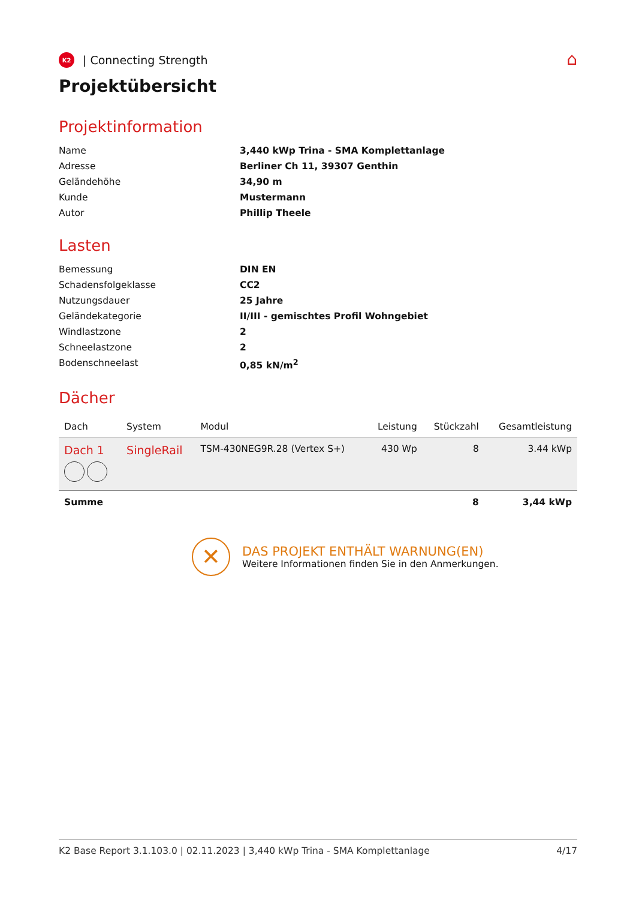⌂
K2
| Connecting Strength
Projektübersicht
Projektinformation
Name
3,440 kWp Trina - SMA Komplettanlage
Adresse
Berliner Ch 11, 39307 Genthin
Geländehöhe
34,90 m
Kunde
Mustermann
Autor
Phillip Theele
Lasten
Bemessung
DIN EN
Schadensfolgeklasse
CC2
Nutzungsdauer
25 Jahre
Geländekategorie
II/III - gemischtes Profil Wohngebiet
Windlastzone
2
Schneelastzone
2
Bodenschneelast
0,85 kN/m<sup>2</sup>
Dächer
| Dach | System | Modul | Leistung | Stückzahl | Gesamtleistung |
| --- | --- | --- | --- | --- | --- |
| Dach 1 | SingleRail | TSM-430NEG9R.28 (Vertex S+) | 430 Wp | 8 | 3.44 kWp |
| Summe | | | | 8 | 3,44 kWp |
✕
DAS PROJEKT ENTHÄLT WARNUNG(EN)
Weitere Informationen finden Sie in den Anmerkungen.
K2 Base Report 3.1.103.0 | 02.11.2023 | 3,440 kWp Trina - SMA Komplettanlage 4/17